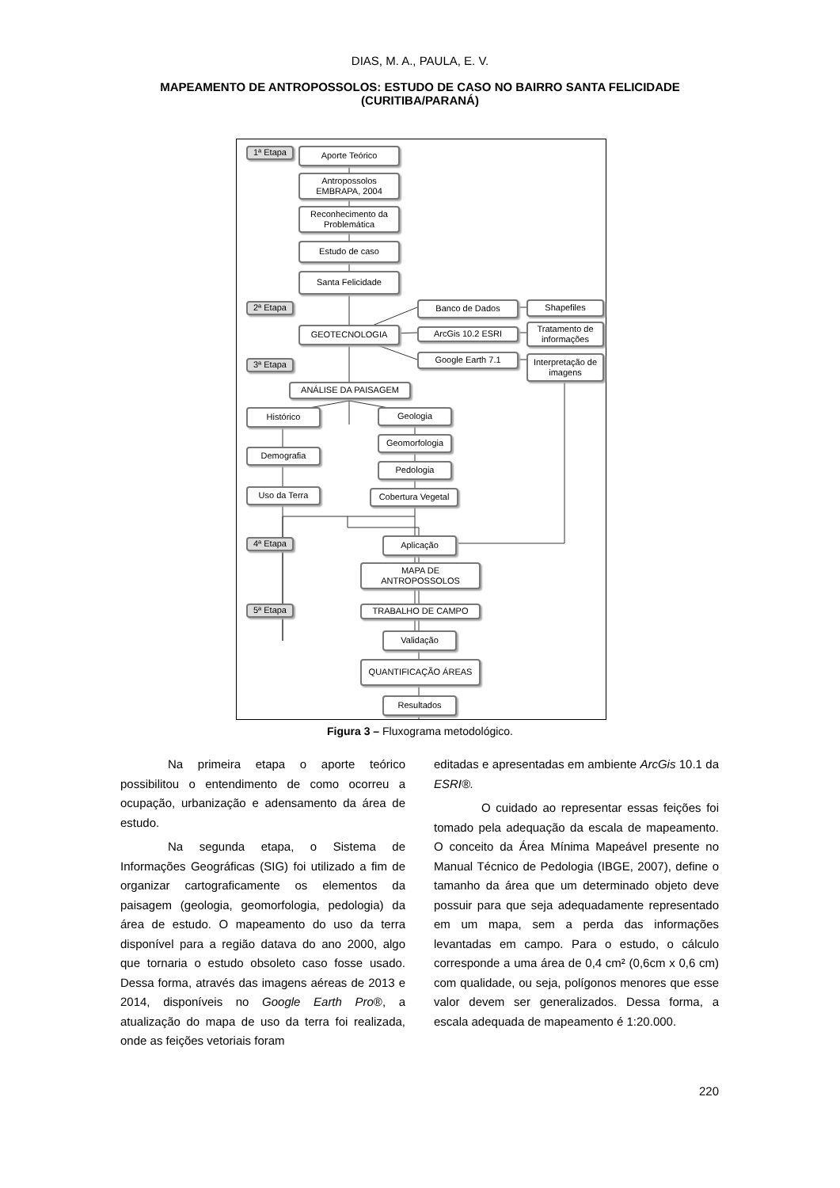DIAS, M. A., PAULA, E. V.
MAPEAMENTO DE ANTROPOSSOLOS: ESTUDO DE CASO NO BAIRRO SANTA FELICIDADE (CURITIBA/PARANÁ)
1ª Etapa Aporte Teórico
Antropossolos EMBRAPA, 2004
Reconhecimento da Problemática
Estudo de caso
Santa Felicidade
2ª Etapa Banco de Dados Shapefiles
GEOTECNOLOGIA ArcGis 10.2 ESRI
Tratamento de informações
Google Earth 7.1
3ª Etapa
Interpretação de imagens
ANÁLISE DA PAISAGEM
Histórico Geologia
Geomorfologia
Demografia
Pedologia
Uso da Terra
Cobertura Vegetal
4ª Etapa Aplicação
MAPA DE ANTROPOSSOLOS
5ª Etapa TRABALHO DE CAMPO
Validação
QUANTIFICAÇÃO ÁREAS
Resultados
Figura 3 – Fluxograma metodológico.
Na primeira etapa o aporte teórico possibilitou o entendimento de como ocorreu a ocupação, urbanização e adensamento da área de estudo.
Na segunda etapa, o Sistema de Informações Geográficas (SIG) foi utilizado a fim de organizar cartograficamente os elementos da paisagem (geologia, geomorfologia, pedologia) da área de estudo. O mapeamento do uso da terra disponível para a região datava do ano 2000, algo que tornaria o estudo obsoleto caso fosse usado. Dessa forma, através das imagens aéreas de 2013 e 2014, disponíveis no Google Earth Pro®, a atualização do mapa de uso da terra foi realizada, onde as feições vetoriais foram
editadas e apresentadas em ambiente ArcGis 10.1 da ESRI®.
O cuidado ao representar essas feições foi tomado pela adequação da escala de mapeamento. O conceito da Área Mínima Mapeável presente no Manual Técnico de Pedologia (IBGE, 2007), define o tamanho da área que um determinado objeto deve possuir para que seja adequadamente representado em um mapa, sem a perda das informações levantadas em campo. Para o estudo, o cálculo corresponde a uma área de 0,4 cm² (0,6cm x 0,6 cm) com qualidade, ou seja, polígonos menores que esse valor devem ser generalizados. Dessa forma, a escala adequada de mapeamento é 1:20.000.
220